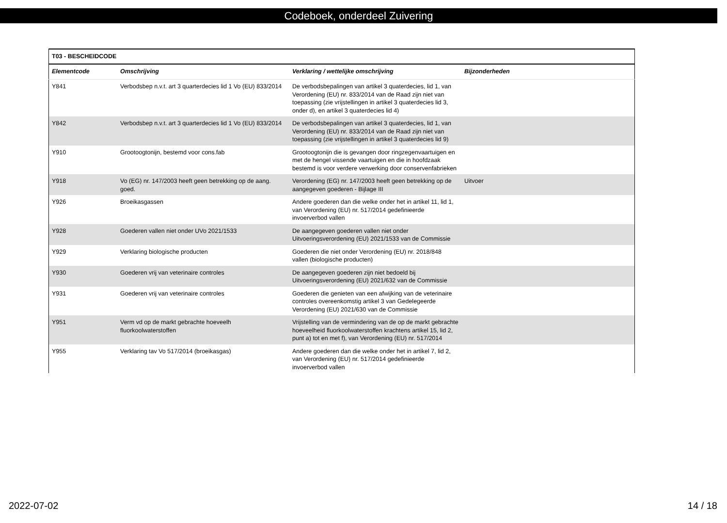Codeboek, onderdeel Zuivering
| T03 - BESCHEIDCODE | | | |
| --- | --- | --- | --- |
| Elementcode | Omschrijving | Verklaring / wettelijke omschrijving | Bijzonderheden |
| Y841 | Verbodsbep n.v.t. art 3 quarterdecies lid 1 Vo (EU) 833/2014 | De verbodsbepalingen van artikel 3 quaterdecies, lid 1, van Verordening (EU) nr. 833/2014 van de Raad zijn niet van toepassing (zie vrijstellingen in artikel 3 quaterdecies lid 3, onder d), en artikel 3 quaterdecies lid 4) | |
| Y842 | Verbodsbep n.v.t. art 3 quarterdecies lid 1 Vo (EU) 833/2014 | De verbodsbepalingen van artikel 3 quaterdecies, lid 1, van Verordening (EU) nr. 833/2014 van de Raad zijn niet van toepassing (zie vrijstellingen in artikel 3 quaterdecies lid 9) | |
| Y910 | Grootoogtonijn, bestemd voor cons.fab | Grootoogtonijn die is gevangen door ringzegenvaartuigen en met de hengel vissende vaartuigen en die in hoofdzaak bestemd is voor verdere verwerking door conservenfabrieken | |
| Y918 | Vo (EG) nr. 147/2003 heeft geen betrekking op de aang. goed. | Verordening (EG) nr. 147/2003 heeft geen betrekking op de aangegeven goederen - Bijlage III | Uitvoer |
| Y926 | Broeikasgassen | Andere goederen dan die welke onder het in artikel 11, lid 1, van Verordening (EU) nr. 517/2014 gedefinieerde invoerverbod vallen | |
| Y928 | Goederen vallen niet onder UVo 2021/1533 | De aangegeven goederen vallen niet onder Uitvoeringsverordening (EU) 2021/1533 van de Commissie | |
| Y929 | Verklaring biologische producten | Goederen die niet onder Verordening (EU) nr. 2018/848 vallen (biologische producten) | |
| Y930 | Goederen vrij van veterinaire controles | De aangegeven goederen zijn niet bedoeld bij Uitvoeringsverordening (EU) 2021/632 van de Commissie | |
| Y931 | Goederen vrij van veterinaire controles | Goederen die genieten van een afwijking van de veterinaire controles overeenkomstig artikel 3 van Gedelegeerde Verordening (EU) 2021/630 van de Commissie | |
| Y951 | Verm vd op de markt gebrachte hoeveelh fluorkoolwaterstoffen | Vrijstelling van de vermindering van de op de markt gebrachte hoeveelheid fluorkoolwaterstoffen krachtens artikel 15, lid 2, punt a) tot en met f), van Verordening (EU) nr. 517/2014 | |
| Y955 | Verklaring tav Vo 517/2014 (broeikasgas) | Andere goederen dan die welke onder het in artikel 7, lid 2, van Verordening (EU) nr. 517/2014 gedefinieerde invoerverbod vallen | |
2022-07-02 14 / 18